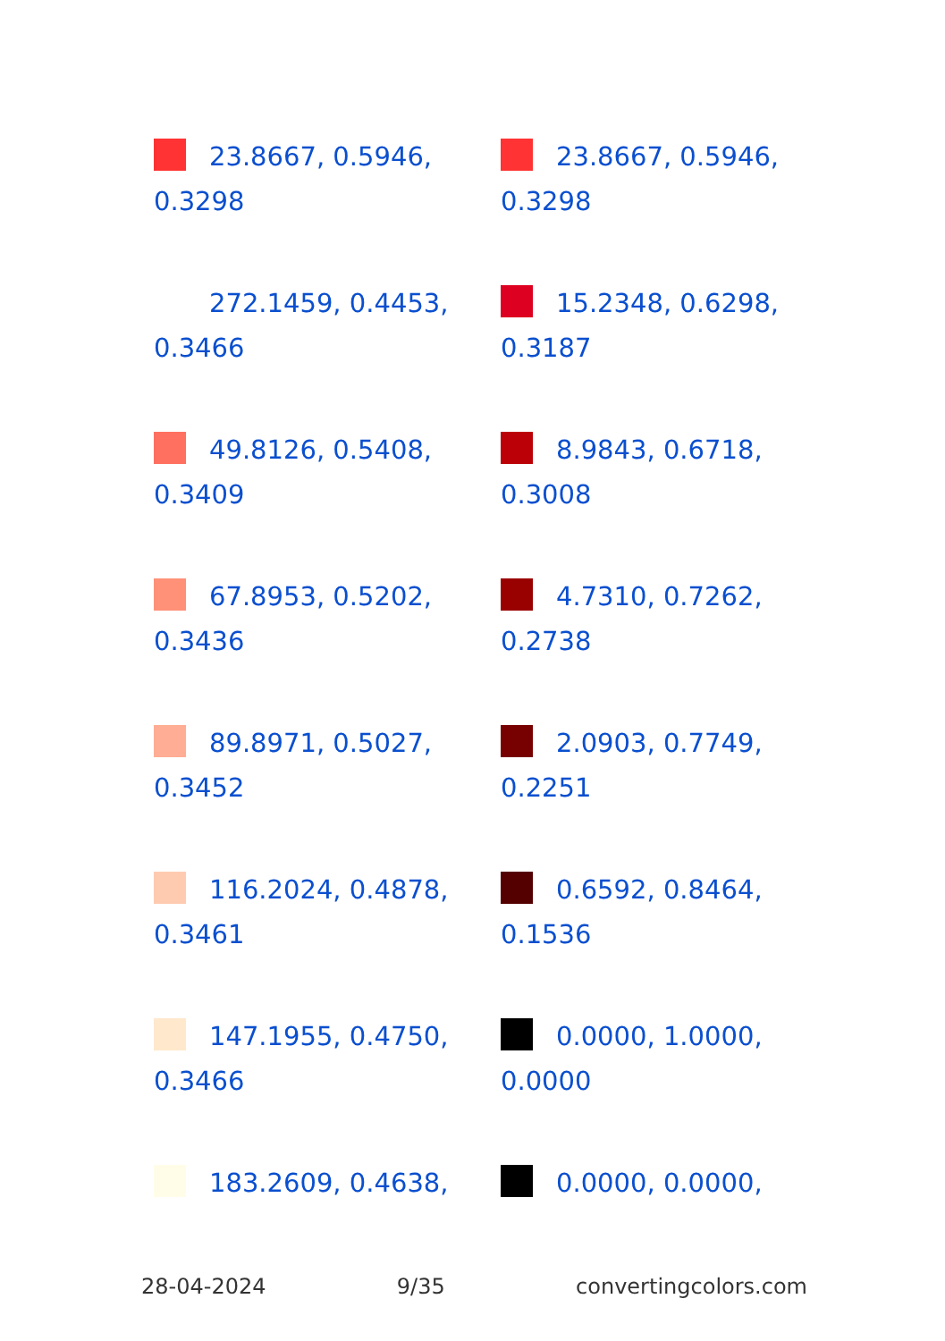23.8667, 0.5946, 0.3298
23.8667, 0.5946, 0.3298
272.1459, 0.4453, 0.3466
15.2348, 0.6298, 0.3187
49.8126, 0.5408, 0.3409
8.9843, 0.6718, 0.3008
67.8953, 0.5202, 0.3436
4.7310, 0.7262, 0.2738
89.8971, 0.5027, 0.3452
2.0903, 0.7749, 0.2251
116.2024, 0.4878, 0.3461
0.6592, 0.8464, 0.1536
147.1955, 0.4750, 0.3466
0.0000, 1.0000, 0.0000
183.2609, 0.4638,
0.0000, 0.0000,
28-04-2024 9/35 convertingcolors.com